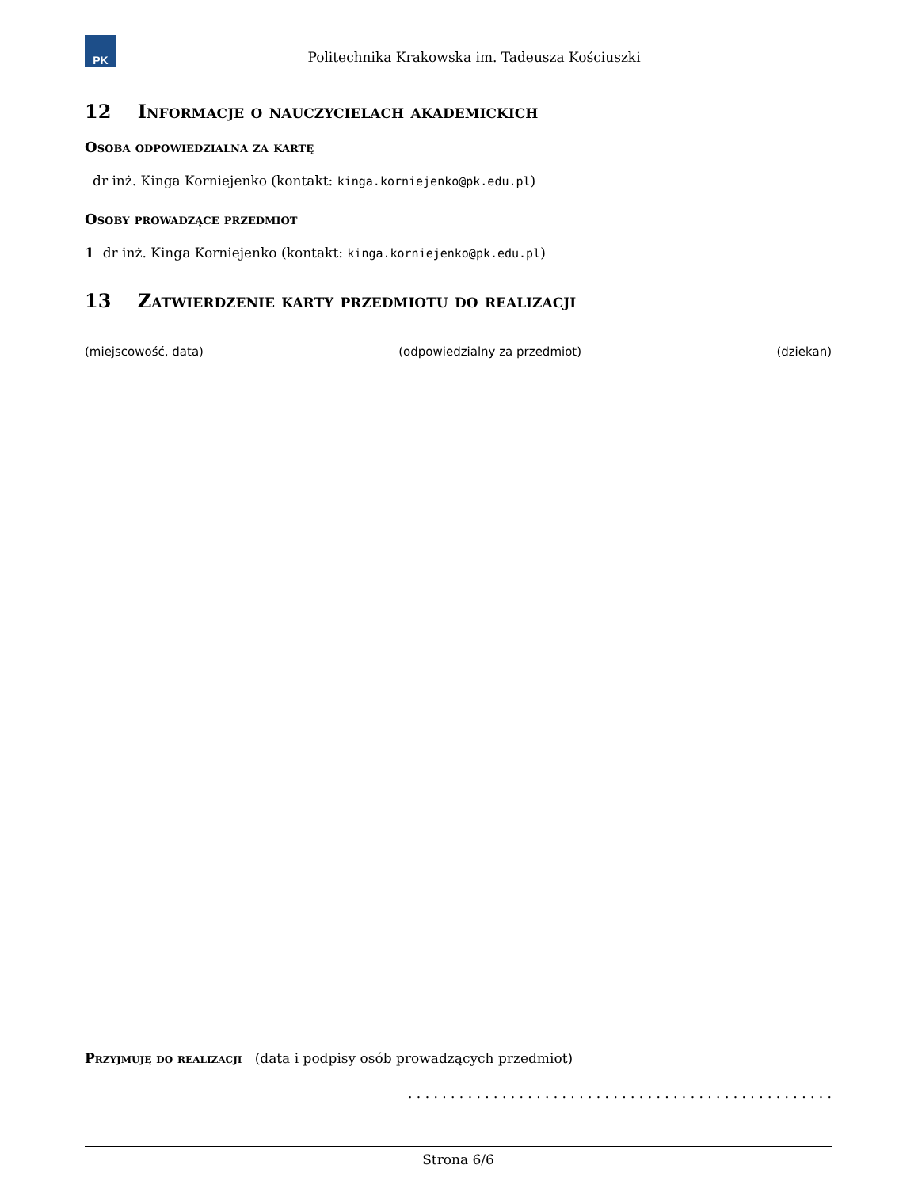PK
Politechnika Krakowska im. Tadeusza Kościuszki
12 Informacje o nauczycielach akademickich
Osoba odpowiedzialna za kartę
dr inż. Kinga Korniejenko (kontakt: kinga.korniejenko@pk.edu.pl)
Osoby prowadzące przedmiot
1 dr inż. Kinga Korniejenko (kontakt: kinga.korniejenko@pk.edu.pl)
13 Zatwierdzenie karty przedmiotu do realizacji
(miejscowość, data) (odpowiedzialny za przedmiot) (dziekan)
Przyjmuję do realizacji (data i podpisy osób prowadzących przedmiot)
. . . . . . . . . . . . . . . . . . . . . . . . . . . . . . . . . . . . . . . . . . . . . . . . . .
Strona 6/6